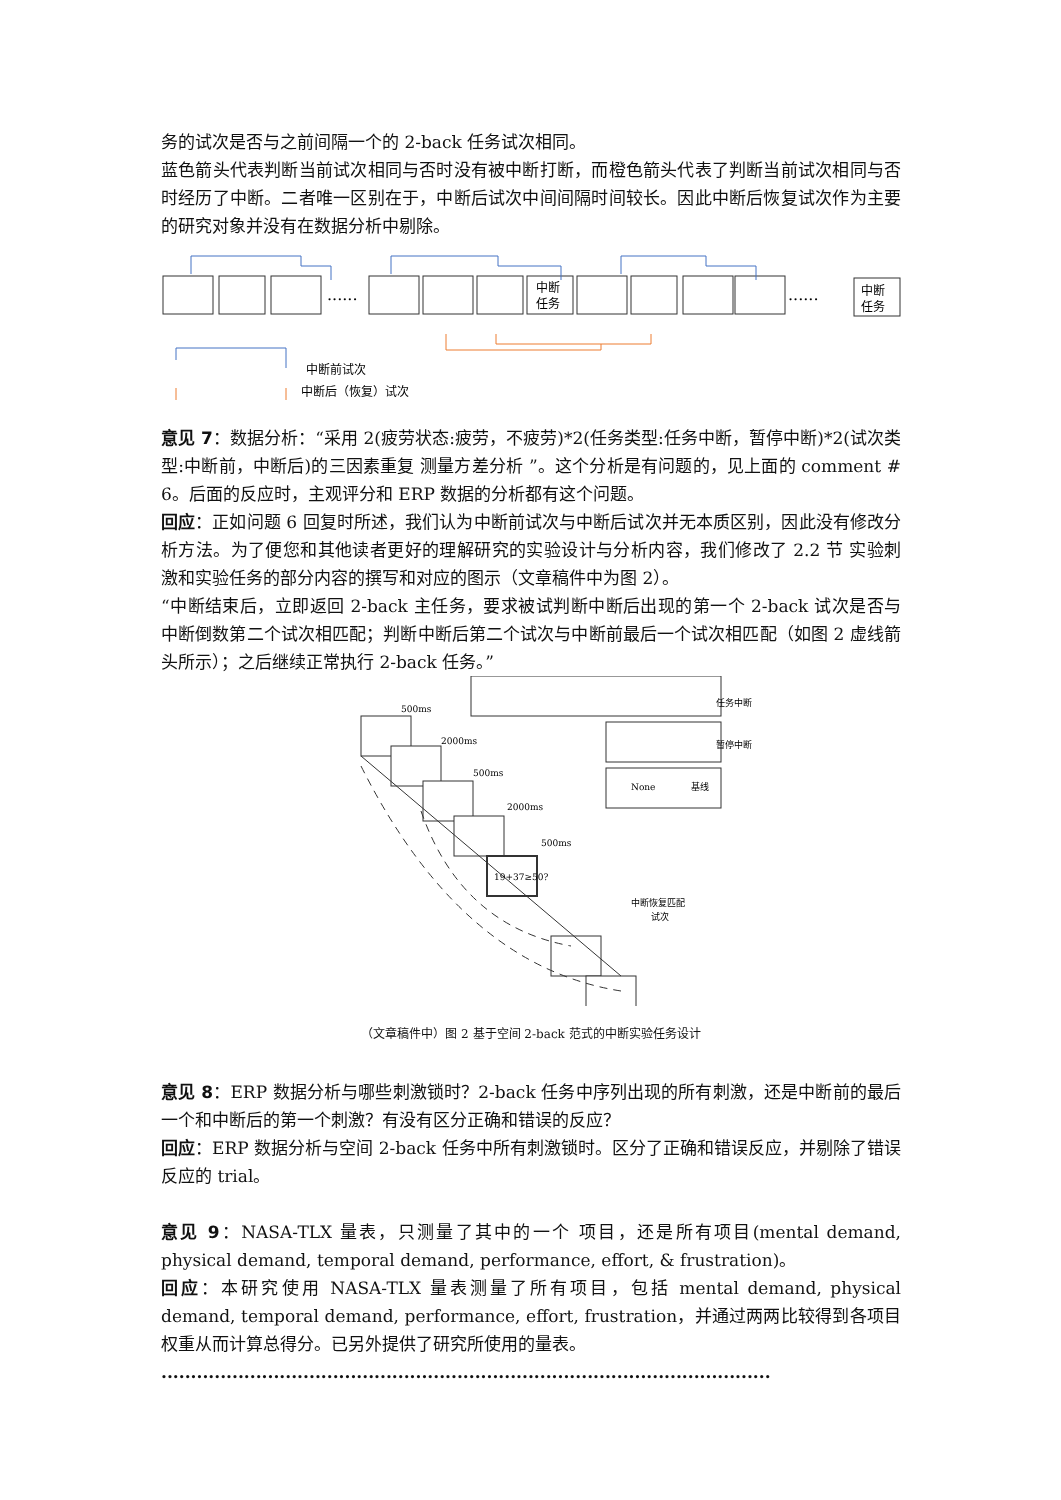务的试次是否与之前间隔一个的 2-back 任务试次相同。
蓝色箭头代表判断当前试次相同与否时没有被中断打断，而橙色箭头代表了判断当前试次相同与否时经历了中断。二者唯一区别在于，中断后试次中间间隔时间较长。因此中断后恢复试次作为主要的研究对象并没有在数据分析中剔除。
......
......
中断
任务
中断
任务
中断前试次
中断后（恢复）试次
意见 7：数据分析：“采用 2(疲劳状态:疲劳，不疲劳)*2(任务类型:任务中断，暂停中断)*2(试次类型:中断前，中断后)的三因素重复 测量方差分析 ”。这个分析是有问题的，见上面的 comment # 6。后面的反应时，主观评分和 ERP 数据的分析都有这个问题。
回应：正如问题 6 回复时所述，我们认为中断前试次与中断后试次并无本质区别，因此没有修改分析方法。为了便您和其他读者更好的理解研究的实验设计与分析内容，我们修改了 2.2 节 实验刺激和实验任务的部分内容的撰写和对应的图示（文章稿件中为图 2）。
“中断结束后，立即返回 2-back 主任务，要求被试判断中断后出现的第一个 2-back 试次是否与中断倒数第二个试次相匹配；判断中断后第二个试次与中断前最后一个试次相匹配（如图 2 虚线箭头所示）；之后继续正常执行 2-back 任务。”
500ms
2000ms
500ms
2000ms
500ms
19+37≥50?
None
基线
任务中断
暂停中断
中断恢复匹配
试次
（文章稿件中）图 2 基于空间 2-back 范式的中断实验任务设计
意见 8：ERP 数据分析与哪些刺激锁时？2-back 任务中序列出现的所有刺激，还是中断前的最后一个和中断后的第一个刺激？有没有区分正确和错误的反应？
回应：ERP 数据分析与空间 2-back 任务中所有刺激锁时。区分了正确和错误反应，并剔除了错误反应的 trial。
意见 9：NASA-TLX 量表，只测量了其中的一个 项目，还是所有项目(mental demand, physical demand, temporal demand, performance, effort, & frustration)。
回应：本研究使用 NASA-TLX 量表测量了所有项目，包括 mental demand, physical demand, temporal demand, performance, effort, frustration，并通过两两比较得到各项目权重从而计算总得分。已另外提供了研究所使用的量表。
.......................................................................................................